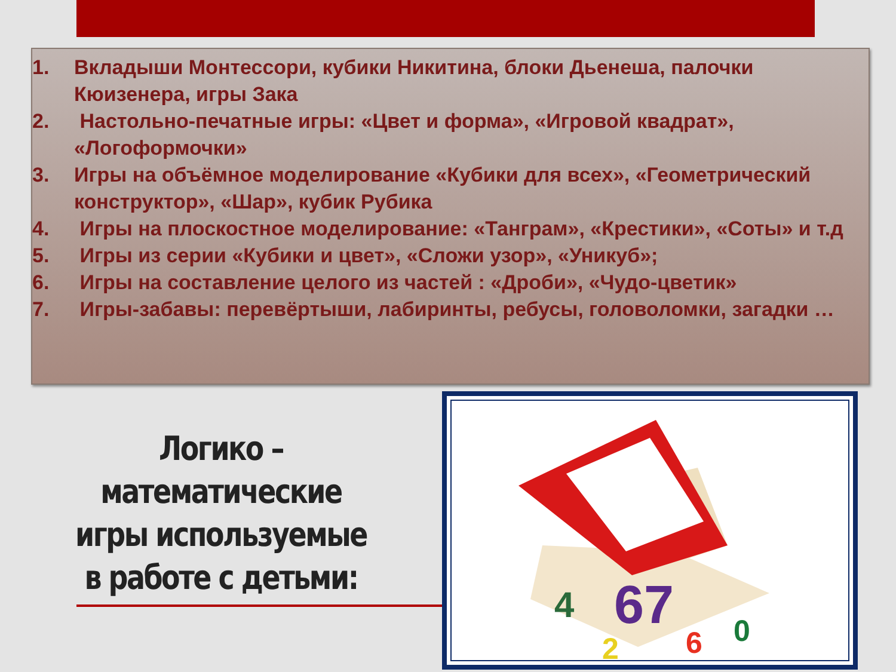1. Вкладыши Монтессори, кубики Никитина, блоки Дьенеша, палочки Кюизенера, игры Зака
2. Настольно-печатные игры: «Цвет и форма», «Игровой квадрат», «Логоформочки»
3. Игры на объёмное моделирование «Кубики для всех», «Геометрический конструктор», «Шар», кубик Рубика
4. Игры на плоскостное моделирование: «Танграм», «Крестики», «Соты» и т.д
5. Игры из серии «Кубики и цвет», «Сложи узор», «Уникуб»;
6. Игры на составление целого из частей : «Дроби», «Чудо-цветик»
7. Игры-забавы: перевёртыши, лабиринты, ребусы, головоломки, загадки …
Логико – математические игры используемые в работе с детьми:
67
4
2
6
0